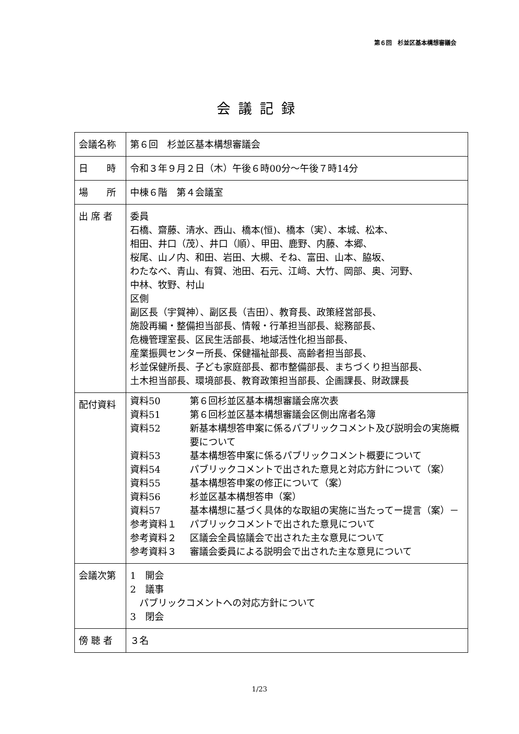第６回　杉並区基本構想審議会
会議記録
| 会議名称 | 第６回 杉並区基本構想審議会 |
| 日 時 | 令和３年９月２日（木）午後６時00分～午後７時14分 |
| 場 所 | 中棟６階 第４会議室 |
| 出 席 者 | 委員 石橋、齋藤、清水、西山、橋本(恒)、橋本（実）、本城、松本、 相田、井口（茂）、井口（順）、甲田、鹿野、内藤、本郷、 桜尾、山ノ内、和田、岩田、大槻、そね、富田、山本、脇坂、 わたなべ、青山、有賀、池田、石元、江﨑、大竹、岡部、奥、河野、 中林、牧野、村山 区側 副区長（宇賀神）、副区長（吉田）、教育長、政策経営部長、 施設再編・整備担当部長、情報・行革担当部長、総務部長、 危機管理室長、区民生活部長、地域活性化担当部長、 産業振興センター所長、保健福祉部長、高齢者担当部長、 杉並保健所長、子ども家庭部長、都市整備部長、まちづくり担当部長、 土木担当部長、環境部長、教育政策担当部長、企画課長、財政課長 |
| 配付資料 | 資料50 第６回杉並区基本構想審議会席次表 資料51 第６回杉並区基本構想審議会区側出席者名簿 資料52 新基本構想答申案に係るパブリックコメント及び説明会の実施概要について 資料53 基本構想答申案に係るパブリックコメント概要について 資料54 パブリックコメントで出された意見と対応方針について（案） 資料55 基本構想答申案の修正について（案） 資料56 杉並区基本構想答申（案） 資料57 基本構想に基づく具体的な取組の実施に当たってー提言（案）－ 参考資料１ パブリックコメントで出された意見について 参考資料２ 区議会全員協議会で出された主な意見について 参考資料３ 審議会委員による説明会で出された主な意見について |
| 会議次第 | 1 開会 2 議事 パブリックコメントへの対応方針について 3 閉会 |
| 傍 聴 者 | ３名 |
1/23